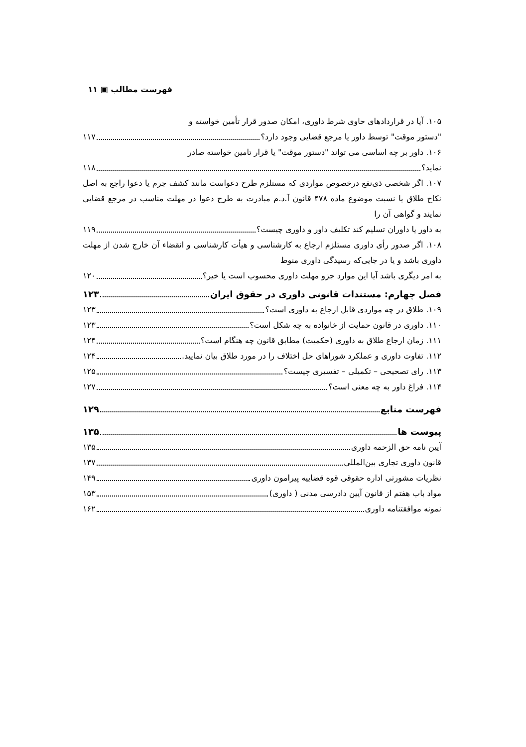فهرست مطالب ▣ ۱۱
۱۰۵. آیا در قراردادهای حاوی شرط داوری، امکان صدور قرار تأمین خواسته و
"دستور موقت" توسط داور یا مرجع قضایی وجود دارد؟ ۱۱۷
۱۰۶. داور بر چه اساسی می تواند "دستور موقت" یا قرار تامین خواسته صادر
نماید؟ ۱۱۸
۱۰۷. اگر شخصی ذی‌نفع درخصوص مواردی که مستلزم طرح دعواست مانند کشف جرم یا دعوا راجع به اصل نکاح طلاق یا نسبت موضوع ماده ۴۷۸ قانون آ.د.م مبادرت به طرح دعوا در مهلت مناسب در مرجع قضایی نمایند و گواهی آن را
به داور یا داوران تسلیم کند تکلیف داور و داوری چیست؟ ۱۱۹
۱۰۸. اگر صدور رأی داوری مستلزم ارجاع به کارشناسی و هیأت کارشناسی و انقضاء آن خارج شدن از مهلت داوری باشد و یا در جایی‌که رسیدگی داوری منوط
به امر دیگری باشد آیا این موارد جزو مهلت داوری محسوب است یا خیر؟ ۱۲۰
فصل چهارم: مستندات قانونی داوری در حقوق ایران ۱۲۳
۱۰۹. طلاق در چه مواردی قابل ارجاع به داوری است؟ ۱۲۳
۱۱۰. داوری در قانون حمایت از خانواده به چه شکل است؟ ۱۲۳
۱۱۱. زمان ارجاع طلاق به داوری (حکمیت) مطابق قانون چه هنگام است؟ ۱۲۴
۱۱۲. تفاوت داوری و عملکرد شوراهای حل اختلاف را در مورد طلاق بیان نمایید. ۱۲۴
۱۱۳. رای تصحیحی – تکمیلی – تفسیری چیست؟ ۱۲۵
۱۱۴. فراغ داور به چه معنی است؟ ۱۲۷
فهرست منابع ۱۲۹
پیوست ها ۱۳۵
آیین نامه حق الزحمه داوری ۱۳۵
قانون داوری تجاری بین‌المللی ۱۳۷
نظریات مشورتی اداره حقوقی قوه قضاییه پیرامون داوری ۱۴۹
مواد باب هفتم از قانون آیین دادرسی مدنی ( داوری) ۱۵۳
نمونه موافقتنامه داوری ۱۶۲